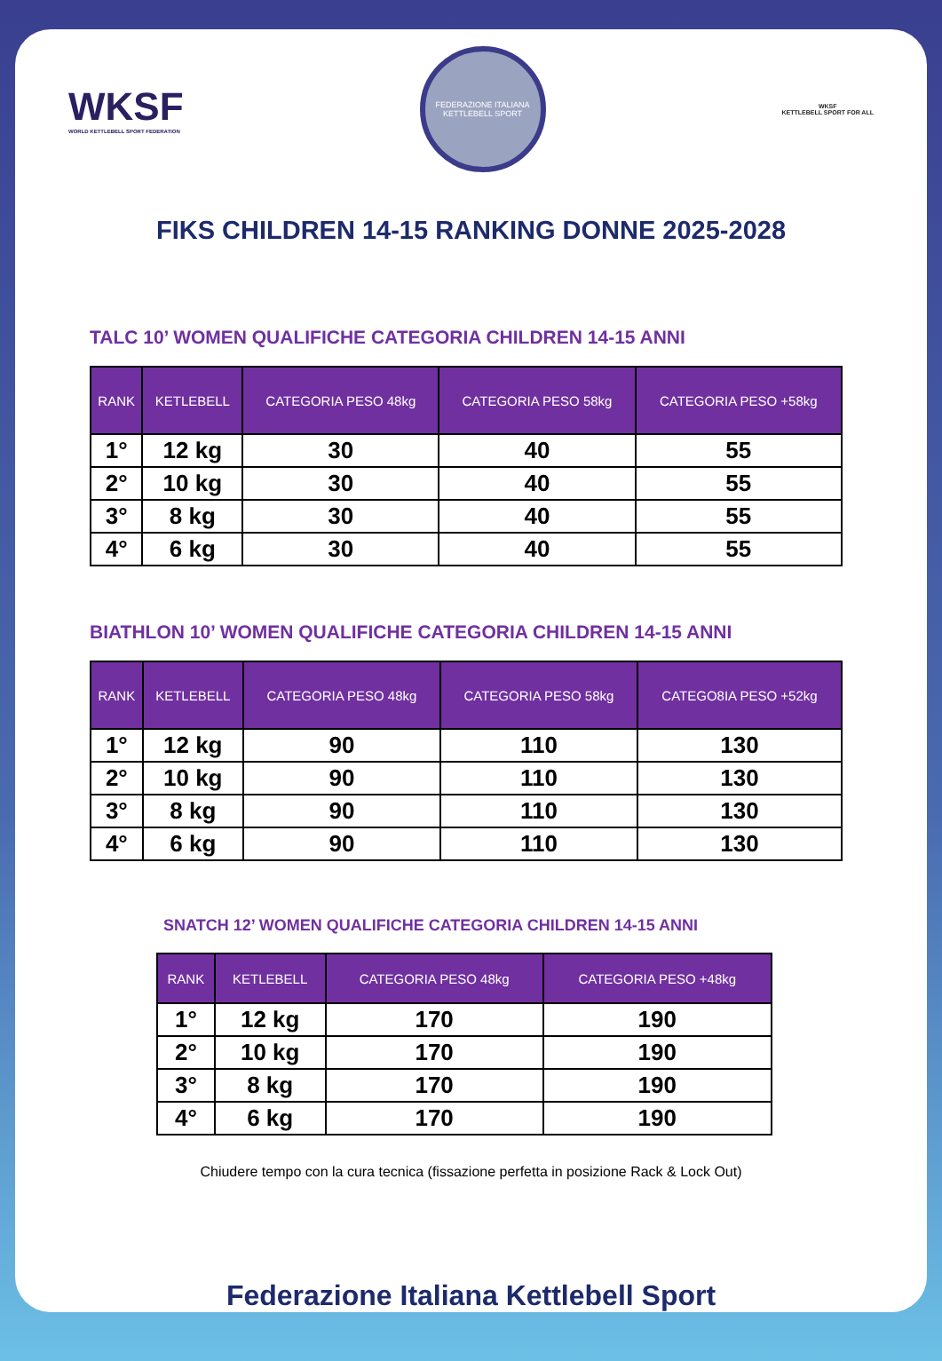WKSF
WORLD KETTLEBELL SPORT FEDERATION
FEDERAZIONE ITALIANA KETTLEBELL SPORT
WKSF
KETTLEBELL SPORT FOR ALL
FIKS CHILDREN 14-15 RANKING DONNE 2025-2028
TALC 10’ WOMEN QUALIFICHE CATEGORIA CHILDREN 14-15 ANNI
| RANK | KETLEBELL | CATEGORIA PESO 48kg | CATEGORIA PESO 58kg | CATEGORIA PESO +58kg |
| --- | --- | --- | --- | --- |
| 1° | 12 kg | 30 | 40 | 55 |
| 2° | 10 kg | 30 | 40 | 55 |
| 3° | 8 kg | 30 | 40 | 55 |
| 4° | 6 kg | 30 | 40 | 55 |
BIATHLON 10’ WOMEN QUALIFICHE CATEGORIA CHILDREN 14-15 ANNI
| RANK | KETLEBELL | CATEGORIA PESO 48kg | CATEGORIA PESO 58kg | CATEGO8IA PESO +52kg |
| --- | --- | --- | --- | --- |
| 1° | 12 kg | 90 | 110 | 130 |
| 2° | 10 kg | 90 | 110 | 130 |
| 3° | 8 kg | 90 | 110 | 130 |
| 4° | 6 kg | 90 | 110 | 130 |
SNATCH 12’ WOMEN QUALIFICHE CATEGORIA CHILDREN 14-15 ANNI
| RANK | KETLEBELL | CATEGORIA PESO 48kg | CATEGORIA PESO +48kg |
| --- | --- | --- | --- |
| 1° | 12 kg | 170 | 190 |
| 2° | 10 kg | 170 | 190 |
| 3° | 8 kg | 170 | 190 |
| 4° | 6 kg | 170 | 190 |
Chiudere tempo con la cura tecnica (fissazione perfetta in posizione Rack & Lock Out)
Federazione Italiana Kettlebell Sport